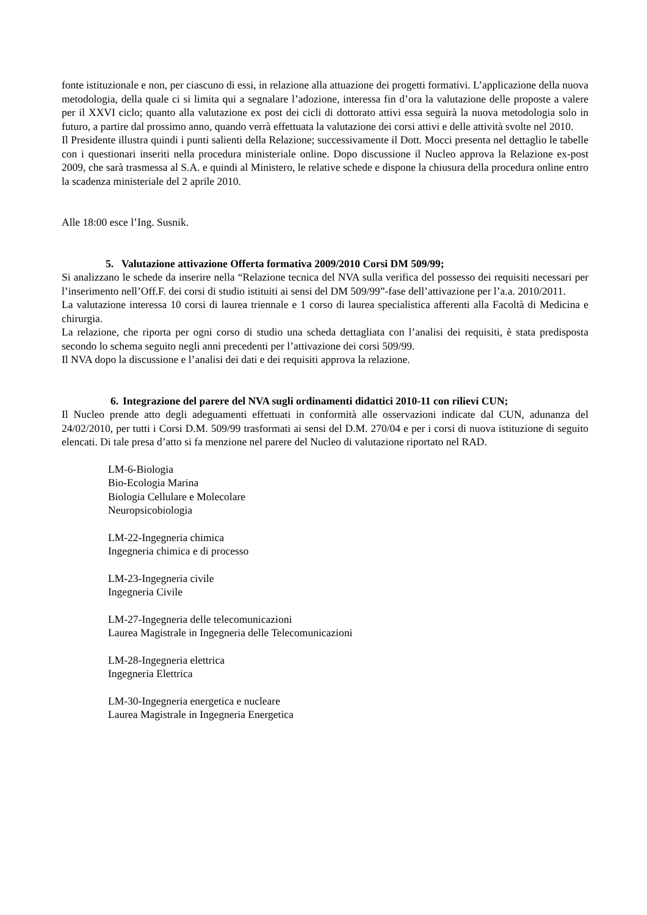fonte istituzionale e non, per ciascuno di essi, in relazione alla attuazione dei progetti formativi. L’applicazione della nuova metodologia, della quale ci si limita qui a segnalare l’adozione, interessa fin d’ora la valutazione delle proposte a valere per il XXVI ciclo; quanto alla valutazione ex post dei cicli di dottorato attivi essa seguirà la nuova metodologia solo in futuro, a partire dal prossimo anno, quando verrà effettuata la valutazione dei corsi attivi e delle attività svolte nel 2010.
Il Presidente illustra quindi i punti salienti della Relazione; successivamente il Dott. Mocci presenta nel dettaglio le tabelle con i questionari inseriti nella procedura ministeriale online. Dopo discussione il Nucleo approva la Relazione ex-post 2009, che sarà trasmessa al S.A. e quindi al Ministero, le relative schede e dispone la chiusura della procedura online entro la scadenza ministeriale del 2 aprile 2010.
Alle 18:00 esce l’Ing. Susnik.
5. Valutazione attivazione Offerta formativa 2009/2010 Corsi DM 509/99;
Si analizzano le schede da inserire nella “Relazione tecnica del NVA sulla verifica del possesso dei requisiti necessari per l’inserimento nell’Off.F. dei corsi di studio istituiti ai sensi del DM 509/99”-fase dell’attivazione per l’a.a. 2010/2011.
La valutazione interessa 10 corsi di laurea triennale e 1 corso di laurea specialistica afferenti alla Facoltà di Medicina e chirurgia.
La relazione, che riporta per ogni corso di studio una scheda dettagliata con l’analisi dei requisiti, è stata predisposta secondo lo schema seguito negli anni precedenti per l’attivazione dei corsi 509/99.
Il NVA dopo la discussione e l’analisi dei dati e dei requisiti approva la relazione.
6. Integrazione del parere del NVA sugli ordinamenti didattici 2010-11 con rilievi CUN;
Il Nucleo prende atto degli adeguamenti effettuati in conformità alle osservazioni indicate dal CUN, adunanza del 24/02/2010, per tutti i Corsi D.M. 509/99 trasformati ai sensi del D.M. 270/04 e per i corsi di nuova istituzione di seguito elencati. Di tale presa d’atto si fa menzione nel parere del Nucleo di valutazione riportato nel RAD.
LM-6-Biologia
Bio-Ecologia Marina
Biologia Cellulare e Molecolare
Neuropsicobiologia
LM-22-Ingegneria chimica
Ingegneria chimica e di processo
LM-23-Ingegneria civile
Ingegneria Civile
LM-27-Ingegneria delle telecomunicazioni
Laurea Magistrale in Ingegneria delle Telecomunicazioni
LM-28-Ingegneria elettrica
Ingegneria Elettrica
LM-30-Ingegneria energetica e nucleare
Laurea Magistrale in Ingegneria Energetica